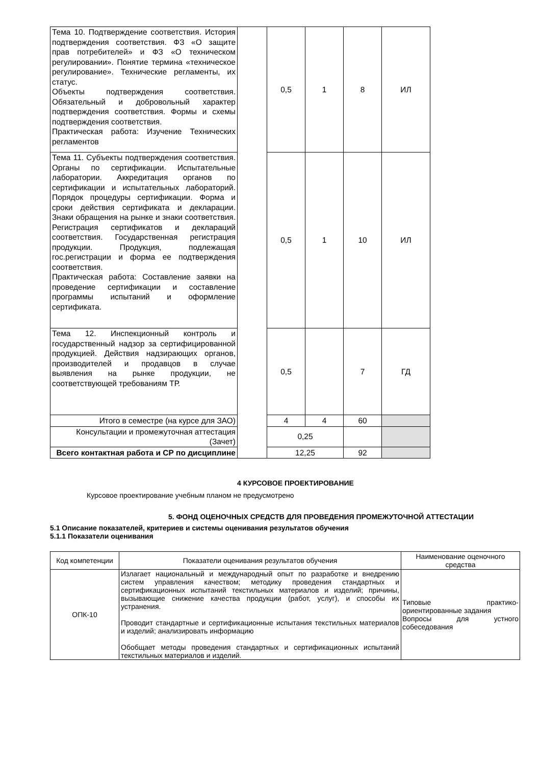| Тема 10. Подтверждение соответствия. История подтверждения соответствия. ФЗ «О защите прав потребителей» и ФЗ «О техническом регулировании». Понятие термина «техническое регулирование». Технические регламенты, их статус. Объекты подтверждения соответствия. Обязательный и добровольный характер подтверждения соответствия. Формы и схемы подтверждения соответствия. Практическая работа: Изучение Технических регламентов | | 0,5 | 1 | 8 | ИЛ |
| Тема 11. Субъекты подтверждения соответствия. Органы по сертификации. Испытательные лаборатории. Аккредитация органов по сертификации и испытательных лабораторий. Порядок процедуры сертификации. Форма и сроки действия сертификата и декларации. Знаки обращения на рынке и знаки соответствия. Регистрация сертификатов и деклараций соответствия. Государственная регистрация продукции. Продукция, подлежащая гос.регистрации и форма ее подтверждения соответствия. Практическая работа: Составление заявки на проведение сертификации и составление программы испытаний и оформление сертификата. | | 0,5 | 1 | 10 | ИЛ |
| Тема 12. Инспекционный контроль и государственный надзор за сертифицированной продукцией. Действия надзирающих органов, производителей и продавцов в случае выявления на рынке продукции, не соответствующей требованиям ТР. | | 0,5 | | 7 | ГД |
| Итого в семестре (на курсе для ЗАО) | | 4 | 4 | 60 | |
| Консультации и промежуточная аттестация (Зачет) | | 0,25 | | | |
| Всего контактная работа и СР по дисциплине | | 12,25 | | 92 | |
4 КУРСОВОЕ ПРОЕКТИРОВАНИЕ
Курсовое проектирование учебным планом не предусмотрено
5. ФОНД ОЦЕНОЧНЫХ СРЕДСТВ ДЛЯ ПРОВЕДЕНИЯ ПРОМЕЖУТОЧНОЙ АТТЕСТАЦИИ
5.1 Описание показателей, критериев и системы оценивания результатов обучения
5.1.1 Показатели оценивания
| Код компетенции | Показатели оценивания результатов обучения | Наименование оценочного средства |
| --- | --- | --- |
| ОПК-10 | Излагает национальный и международный опыт по разработке и внедрению систем управления качеством; методику проведения стандартных и сертификационных испытаний текстильных материалов и изделий; причины, вызывающие снижение качества продукции (работ, услуг), и способы их устранения. Проводит стандартные и сертификационные испытания текстильных материалов и изделий; анализировать информацию Обобщает методы проведения стандартных и сертификационных испытаний текстильных материалов и изделий. | Типовые практико-ориентированные задания Вопросы для устного собеседования |